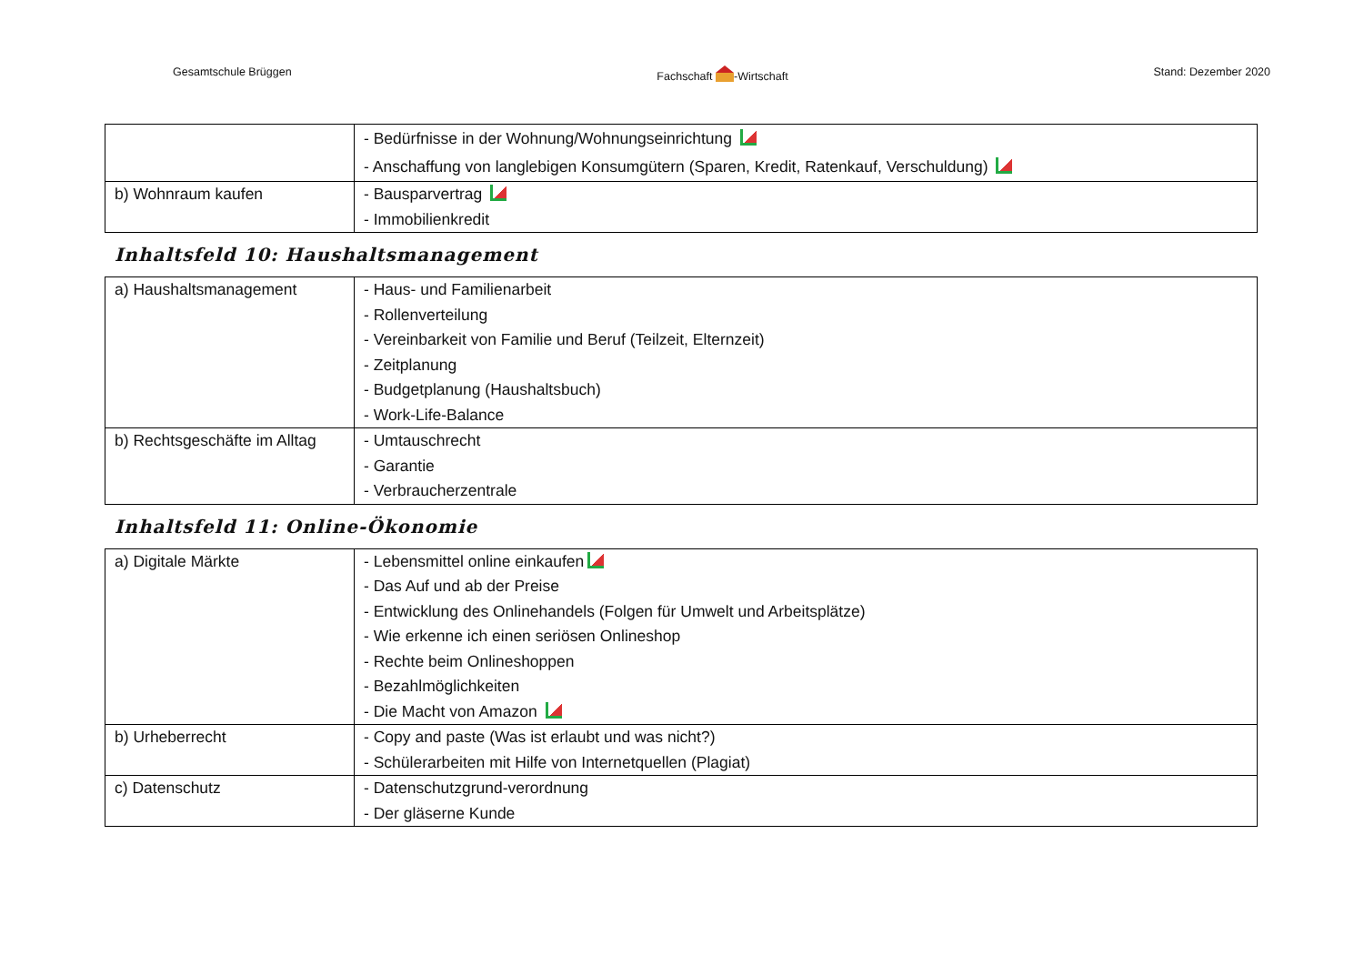Gesamtschule Brüggen Fachschaft -Wirtschaft Stand: Dezember 2020
| | - Bedürfnisse in der Wohnung/Wohnungseinrichtung - Anschaffung von langlebigen Konsumgütern (Sparen, Kredit, Ratenkauf, Verschuldung) |
| b) Wohnraum kaufen | - Bausparvertrag - Immobilienkredit |
Inhaltsfeld 10: Haushaltsmanagement
| a) Haushaltsmanagement | - Haus- und Familienarbeit - Rollenverteilung - Vereinbarkeit von Familie und Beruf (Teilzeit, Elternzeit) - Zeitplanung - Budgetplanung (Haushaltsbuch) - Work-Life-Balance |
| b) Rechtsgeschäfte im Alltag | - Umtauschrecht - Garantie - Verbraucherzentrale |
Inhaltsfeld 11: Online-Ökonomie
| a) Digitale Märkte | - Lebensmittel online einkaufen - Das Auf und ab der Preise - Entwicklung des Onlinehandels (Folgen für Umwelt und Arbeitsplätze) - Wie erkenne ich einen seriösen Onlineshop - Rechte beim Onlineshoppen - Bezahlmöglichkeiten - Die Macht von Amazon |
| b) Urheberrecht | - Copy and paste (Was ist erlaubt und was nicht?) - Schülerarbeiten mit Hilfe von Internetquellen (Plagiat) |
| c) Datenschutz | - Datenschutzgrund-verordnung - Der gläserne Kunde |